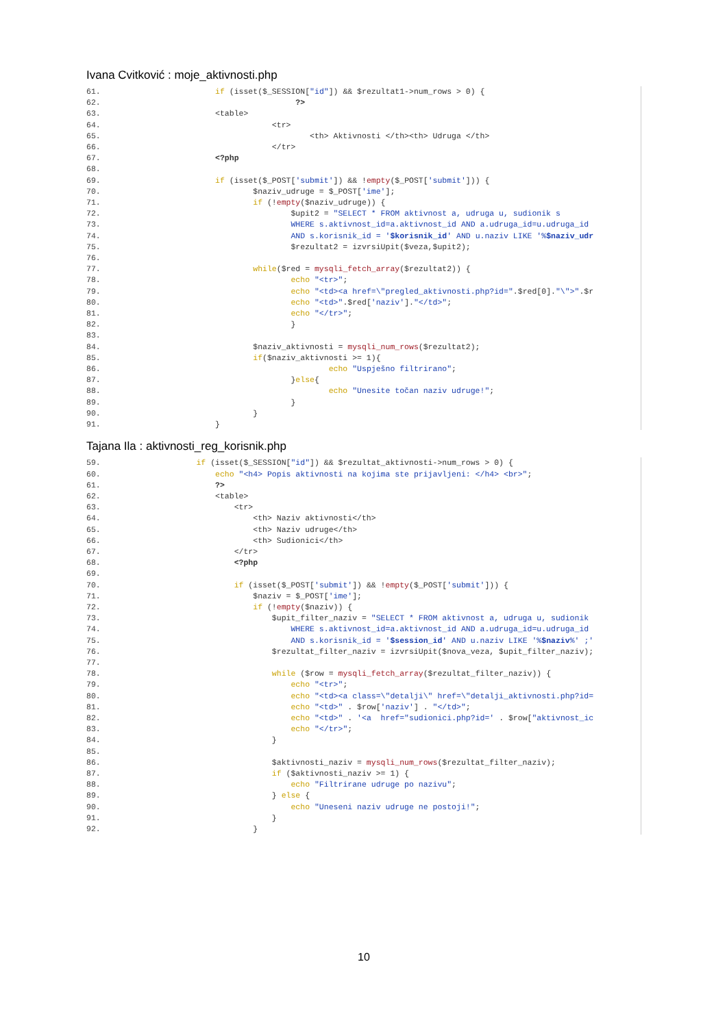Ivana Cvitković : moje_aktivnosti.php
61. if (isset($_SESSION["id"]) && $rezultat1->num_rows > 0) { 62. ?> 63. <table> 64. <tr> 65. <th> Aktivnosti </th><th> Udruga </th> 66. </tr> 67. <?php 68. 69. if (isset($_POST['submit']) && !empty($_POST['submit'])) { 70. $naziv_udruge = $_POST['ime']; 71. if (!empty($naziv_udruge)) { 72. $upit2 = "SELECT * FROM aktivnost a, udruga u, sudionik s 73. WHERE s.aktivnost_id=a.aktivnost_id AND a.udruga_id=u.udruga_id 74. AND s.korisnik_id = '$korisnik_id' AND u.naziv LIKE '%$naziv_udr 75. $rezultat2 = izvrsiUpit($veza,$upit2); 76. 77. while($red = mysqli_fetch_array($rezultat2)) { 78. echo "<tr>"; 79. echo "<td><a href=\"pregled_aktivnosti.php?id=".$red[0]."\">".$r 80. echo "<td>".$red['naziv']."</td>"; 81. echo "</tr>"; 82. } 83. 84. $naziv_aktivnosti = mysqli_num_rows($rezultat2); 85. if($naziv_aktivnosti >= 1){ 86. echo "Uspješno filtrirano"; 87. }else{ 88. echo "Unesite točan naziv udruge!"; 89. } 90. } 91. }
Tajana Ila : aktivnosti_reg_korisnik.php
59. if (isset($_SESSION["id"]) && $rezultat_aktivnosti->num_rows > 0) { 60. echo "<h4> Popis aktivnosti na kojima ste prijavljeni: </h4> <br>"; 61. ?> 62. <table> 63. <tr> 64. <th> Naziv aktivnosti</th> 65. <th> Naziv udruge</th> 66. <th> Sudionici</th> 67. </tr> 68. <?php 69. 70. if (isset($_POST['submit']) && !empty($_POST['submit'])) { 71. $naziv = $_POST['ime']; 72. if (!empty($naziv)) { 73. $upit_filter_naziv = "SELECT * FROM aktivnost a, udruga u, sudionik 74. WHERE s.aktivnost_id=a.aktivnost_id AND a.udruga_id=u.udruga_id 75. AND s.korisnik_id = '$session_id' AND u.naziv LIKE '%$naziv%' ;' 76. $rezultat_filter_naziv = izvrsiUpit($nova_veza, $upit_filter_naziv); 77. 78. while ($row = mysqli_fetch_array($rezultat_filter_naziv)) { 79. echo "<tr>"; 80. echo "<td><a class=\"detalji\" href=\"detalji_aktivnosti.php?id= 81. echo "<td>" . $row['naziv'] . "</td>"; 82. echo "<td>" . '<a href="sudionici.php?id=' . $row["aktivnost_ic 83. echo "</tr>"; 84. } 85. 86. $aktivnosti_naziv = mysqli_num_rows($rezultat_filter_naziv); 87. if ($aktivnosti_naziv >= 1) { 88. echo "Filtrirane udruge po nazivu"; 89. } else { 90. echo "Uneseni naziv udruge ne postoji!"; 91. } 92. }
10